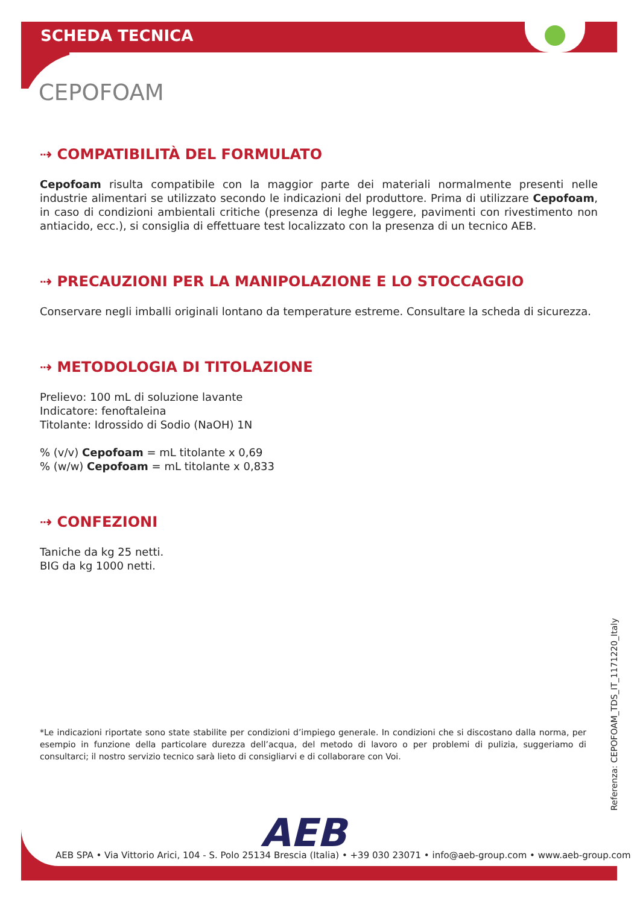SCHEDA TECNICA
CEPOFOAM
⇢ COMPATIBILITÀ DEL FORMULATO
Cepofoam risulta compatibile con la maggior parte dei materiali normalmente presenti nelle industrie alimentari se utilizzato secondo le indicazioni del produttore. Prima di utilizzare Cepofoam, in caso di condizioni ambientali critiche (presenza di leghe leggere, pavimenti con rivestimento non antiacido, ecc.), si consiglia di effettuare test localizzato con la presenza di un tecnico AEB.
⇢ PRECAUZIONI PER LA MANIPOLAZIONE E LO STOCCAGGIO
Conservare negli imballi originali lontano da temperature estreme. Consultare la scheda di sicurezza.
⇢ METODOLOGIA DI TITOLAZIONE
Prelievo: 100 mL di soluzione lavante
Indicatore: fenoftaleina
Titolante: Idrossido di Sodio (NaOH) 1N
% (v/v) Cepofoam = mL titolante x 0,69
% (w/w) Cepofoam = mL titolante x 0,833
⇢ CONFEZIONI
Taniche da kg 25 netti.
BIG da kg 1000 netti.
*Le indicazioni riportate sono state stabilite per condizioni d’impiego generale. In condizioni che si discostano dalla norma, per esempio in funzione della particolare durezza dell’acqua, del metodo di lavoro o per problemi di pulizia, suggeriamo di consultarci; il nostro servizio tecnico sarà lieto di consigliarvi e di collaborare con Voi.
Referenza: CEPOFOAM_TDS_IT_1171220_Italy
AEB
AEB SPA • Via Vittorio Arici, 104 - S. Polo 25134 Brescia (Italia) • +39 030 23071 • info@aeb-group.com • www.aeb-group.com